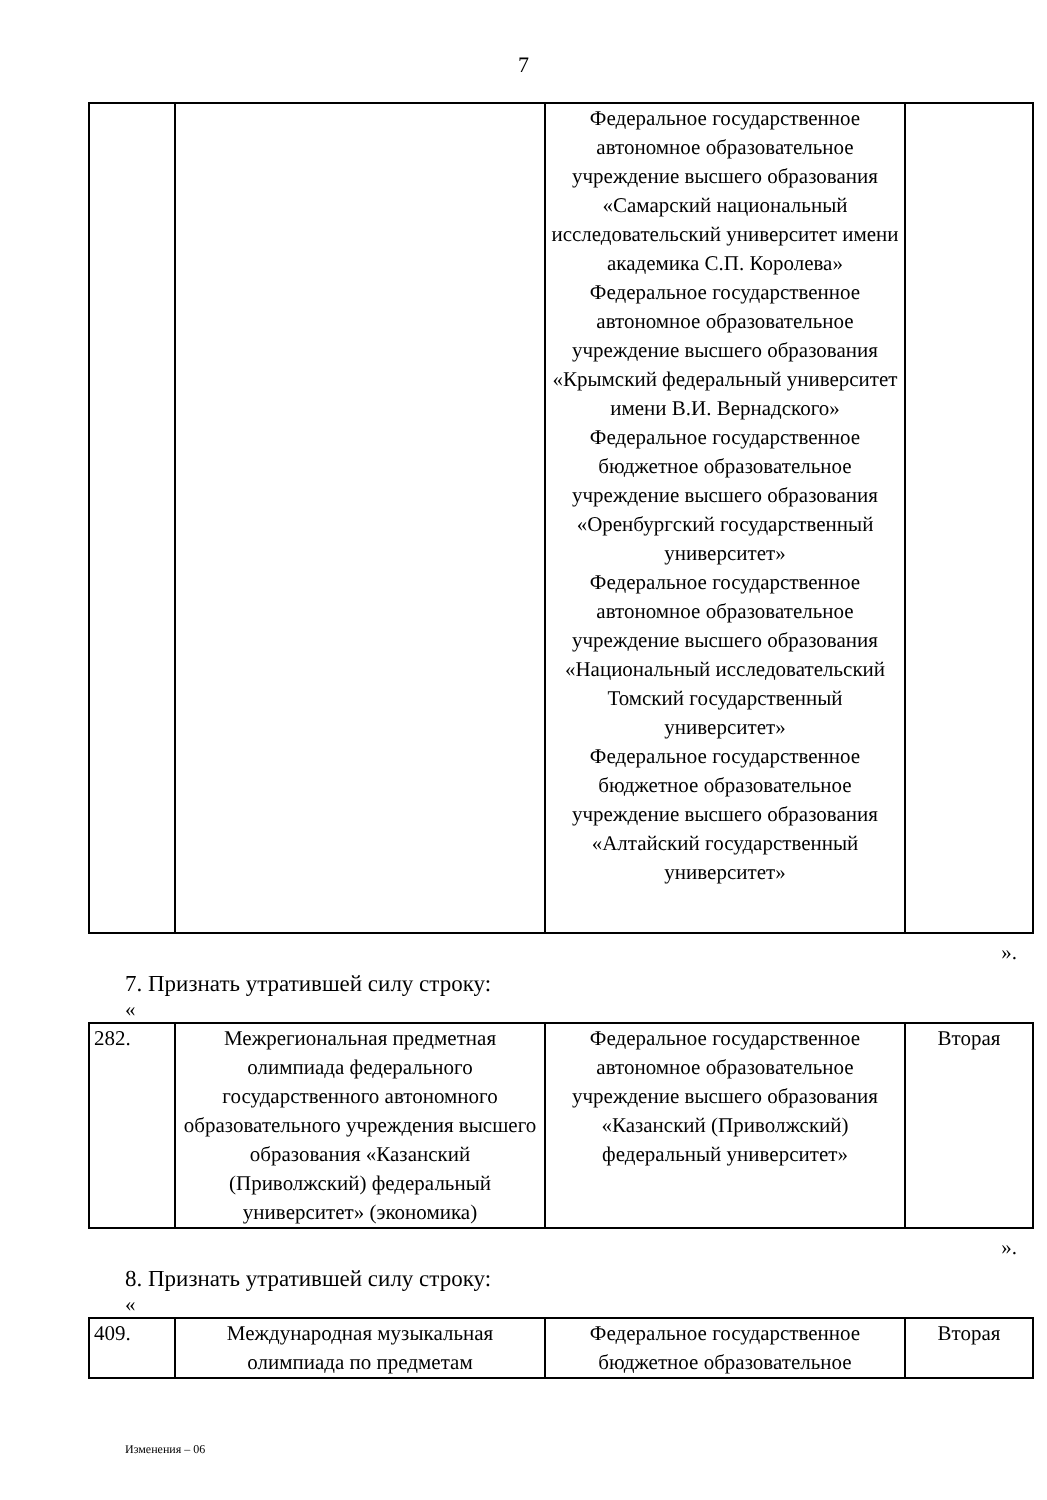7
| | | Федеральное государственное автономное образовательное учреждение высшего образования «Самарский национальный исследовательский университет имени академика С.П. Королева» Федеральное государственное автономное образовательное учреждение высшего образования «Крымский федеральный университет имени В.И. Вернадского» Федеральное государственное бюджетное образовательное учреждение высшего образования «Оренбургский государственный университет» Федеральное государственное автономное образовательное учреждение высшего образования «Национальный исследовательский Томский государственный университет» Федеральное государственное бюджетное образовательное учреждение высшего образования «Алтайский государственный университет» | |
».
7. Признать утратившей силу строку:
«
| 282. | Межрегиональная предметная олимпиада федерального государственного автономного образовательного учреждения высшего образования «Казанский (Приволжский) федеральный университет» (экономика) | Федеральное государственное автономное образовательное учреждение высшего образования «Казанский (Приволжский) федеральный университет» | Вторая |
».
8. Признать утратившей силу строку:
«
| 409. | Международная музыкальная олимпиада по предметам | Федеральное государственное бюджетное образовательное | Вторая |
Изменения – 06